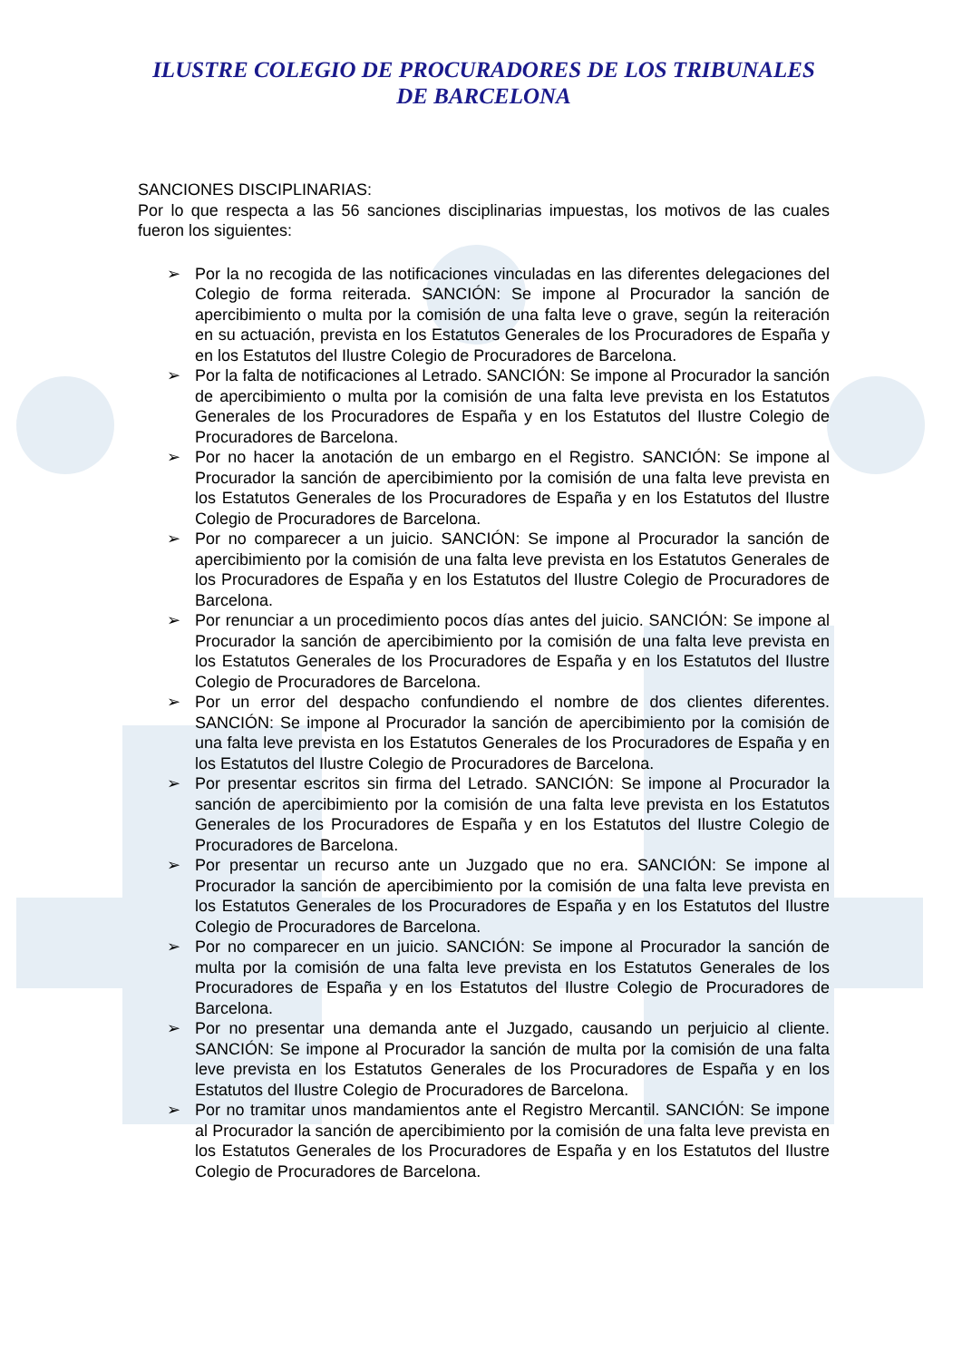ILUSTRE COLEGIO DE PROCURADORES DE LOS TRIBUNALES
DE BARCELONA
SANCIONES DISCIPLINARIAS:
Por lo que respecta a las 56 sanciones disciplinarias impuestas, los motivos de las cuales fueron los siguientes:
➢ Por la no recogida de las notificaciones vinculadas en las diferentes delegaciones del Colegio de forma reiterada. SANCIÓN: Se impone al Procurador la sanción de apercibimiento o multa por la comisión de una falta leve o grave, según la reiteración en su actuación, prevista en los Estatutos Generales de los Procuradores de España y en los Estatutos del Ilustre Colegio de Procuradores de Barcelona.
➢ Por la falta de notificaciones al Letrado. SANCIÓN: Se impone al Procurador la sanción de apercibimiento o multa por la comisión de una falta leve prevista en los Estatutos Generales de los Procuradores de España y en los Estatutos del Ilustre Colegio de Procuradores de Barcelona.
➢ Por no hacer la anotación de un embargo en el Registro. SANCIÓN: Se impone al Procurador la sanción de apercibimiento por la comisión de una falta leve prevista en los Estatutos Generales de los Procuradores de España y en los Estatutos del Ilustre Colegio de Procuradores de Barcelona.
➢ Por no comparecer a un juicio. SANCIÓN: Se impone al Procurador la sanción de apercibimiento por la comisión de una falta leve prevista en los Estatutos Generales de los Procuradores de España y en los Estatutos del Ilustre Colegio de Procuradores de Barcelona.
➢ Por renunciar a un procedimiento pocos días antes del juicio. SANCIÓN: Se impone al Procurador la sanción de apercibimiento por la comisión de una falta leve prevista en los Estatutos Generales de los Procuradores de España y en los Estatutos del Ilustre Colegio de Procuradores de Barcelona.
➢ Por un error del despacho confundiendo el nombre de dos clientes diferentes. SANCIÓN: Se impone al Procurador la sanción de apercibimiento por la comisión de una falta leve prevista en los Estatutos Generales de los Procuradores de España y en los Estatutos del Ilustre Colegio de Procuradores de Barcelona.
➢ Por presentar escritos sin firma del Letrado. SANCIÓN: Se impone al Procurador la sanción de apercibimiento por la comisión de una falta leve prevista en los Estatutos Generales de los Procuradores de España y en los Estatutos del Ilustre Colegio de Procuradores de Barcelona.
➢ Por presentar un recurso ante un Juzgado que no era. SANCIÓN: Se impone al Procurador la sanción de apercibimiento por la comisión de una falta leve prevista en los Estatutos Generales de los Procuradores de España y en los Estatutos del Ilustre Colegio de Procuradores de Barcelona.
➢ Por no comparecer en un juicio. SANCIÓN: Se impone al Procurador la sanción de multa por la comisión de una falta leve prevista en los Estatutos Generales de los Procuradores de España y en los Estatutos del Ilustre Colegio de Procuradores de Barcelona.
➢ Por no presentar una demanda ante el Juzgado, causando un perjuicio al cliente. SANCIÓN: Se impone al Procurador la sanción de multa por la comisión de una falta leve prevista en los Estatutos Generales de los Procuradores de España y en los Estatutos del Ilustre Colegio de Procuradores de Barcelona.
➢ Por no tramitar unos mandamientos ante el Registro Mercantil. SANCIÓN: Se impone al Procurador la sanción de apercibimiento por la comisión de una falta leve prevista en los Estatutos Generales de los Procuradores de España y en los Estatutos del Ilustre Colegio de Procuradores de Barcelona.